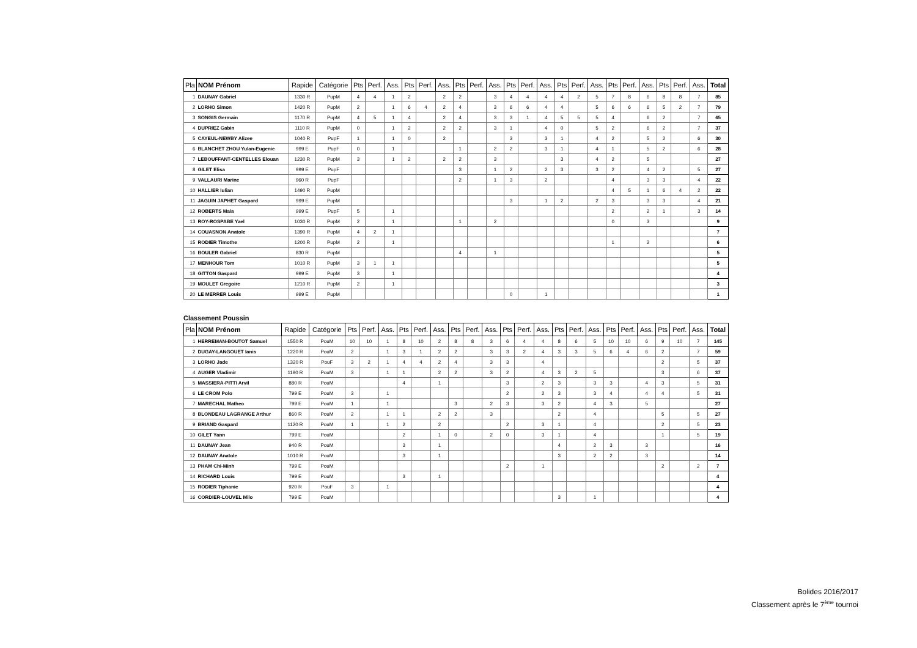| Pla | NOM Prénom | Rapide | Catégorie | Pts | Perf. | Ass. | Pts | Perf. | Ass. | Pts | Perf. | Ass. | Pts | Perf. | Ass. | Pts | Perf. | Ass. | Pts | Perf. | Ass. | Pts | Perf. | Ass. | Total |
| --- | --- | --- | --- | --- | --- | --- | --- | --- | --- | --- | --- | --- | --- | --- | --- | --- | --- | --- | --- | --- | --- | --- | --- | --- | --- |
| 1 | DAUNAY Gabriel | 1330 R | PupM | 4 | 4 | 1 | 2 | | 2 | 2 | | 3 | 4 | 4 | 4 | 4 | 2 | 5 | 7 | 8 | 6 | 8 | 8 | 7 | 85 |
| 2 | LORHO Simon | 1420 R | PupM | 2 | | 1 | 6 | 4 | 2 | 4 | | 3 | 6 | 6 | 4 | 4 | | 5 | 6 | 6 | 6 | 5 | 2 | 7 | 79 |
| 3 | SONGIS Germain | 1170 R | PupM | 4 | 5 | 1 | 4 | | 2 | 4 | | 3 | 3 | 1 | 4 | 5 | 5 | 5 | 4 | | 6 | 2 | | 7 | 65 |
| 4 | DUPRIEZ Gabin | 1110 R | PupM | 0 | | 1 | 2 | | 2 | 2 | | 3 | 1 | | 4 | 0 | | 5 | 2 | | 6 | 2 | | 7 | 37 |
| 5 | CAYEUL-NEWBY Alizee | 1040 R | PupF | 1 | | 1 | 0 | | 2 | | | | 3 | | 3 | 1 | | 4 | 2 | | 5 | 2 | | 6 | 30 |
| 6 | BLANCHET ZHOU Yulan-Eugenie | 999 E | PupF | 0 | | 1 | | | | 1 | | 2 | 2 | | 3 | 1 | | 4 | 1 | | 5 | 2 | | 6 | 28 |
| 7 | LEBOUFFANT-CENTELLES Elouan | 1230 R | PupM | 3 | | 1 | 2 | | 2 | 2 | | 3 | | | | 3 | | 4 | 2 | | 5 | | | | 27 |
| 8 | GILET Elisa | 999 E | PupF | | | | | | | 3 | | 1 | 2 | | 2 | 3 | | 3 | 2 | | 4 | 2 | | 5 | 27 |
| 9 | VALLAURI Marine | 960 R | PupF | | | | | | | 2 | | 1 | 3 | | 2 | | | | 4 | | 3 | 3 | | 4 | 22 |
| 10 | HALLIER Iulian | 1490 R | PupM | | | | | | | | | | | | | | | | 4 | 5 | 1 | 6 | 4 | 2 | 22 |
| 11 | JAGUIN JAPHET Gaspard | 999 E | PupM | | | | | | | | | | 3 | | 1 | 2 | | 2 | 3 | | 3 | 3 | | 4 | 21 |
| 12 | ROBERTS Maia | 999 E | PupF | 5 | | 1 | | | | | | | | | | | | | 2 | | 2 | 1 | | 3 | 14 |
| 13 | ROY-ROSPABE Yael | 1030 R | PupM | 2 | | 1 | | | | 1 | | 2 | | | | | | | 0 | | 3 | | | | 9 |
| 14 | COUASNON Anatole | 1390 R | PupM | 4 | 2 | 1 | | | | | | | | | | | | | | | | | | | 7 |
| 15 | RODIER Timothe | 1200 R | PupM | 2 | | 1 | | | | | | | | | | | | | 1 | | 2 | | | | 6 |
| 16 | BOULER Gabriel | 830 R | PupM | | | | | | | 4 | | 1 | | | | | | | | | | | | | 5 |
| 17 | MENHOUR Tom | 1010 R | PupM | 3 | 1 | 1 | | | | | | | | | | | | | | | | | | | 5 |
| 18 | GITTON Gaspard | 999 E | PupM | 3 | | 1 | | | | | | | | | | | | | | | | | | | 4 |
| 19 | MOULET Gregoire | 1210 R | PupM | 2 | | 1 | | | | | | | | | | | | | | | | | | | 3 |
| 20 | LE MERRER Louis | 999 E | PupM | | | | | | | | | | 0 | | 1 | | | | | | | | | | 1 |
Classement Poussin
| Pla | NOM Prénom | Rapide | Catégorie | Pts | Perf. | Ass. | Pts | Perf. | Ass. | Pts | Perf. | Ass. | Pts | Perf. | Ass. | Pts | Perf. | Ass. | Pts | Perf. | Ass. | Pts | Perf. | Ass. | Total |
| --- | --- | --- | --- | --- | --- | --- | --- | --- | --- | --- | --- | --- | --- | --- | --- | --- | --- | --- | --- | --- | --- | --- | --- | --- | --- |
| 1 | HERREMAN-BOUTOT Samuel | 1550 R | PouM | 10 | 10 | 1 | 8 | 10 | 2 | 8 | 8 | 3 | 6 | 4 | 4 | 8 | 6 | 5 | 10 | 10 | 6 | 9 | 10 | 7 | 145 |
| 2 | DUGAY-LANGOUET Ianis | 1220 R | PouM | 2 | | 1 | 3 | 1 | 2 | 2 | | 3 | 3 | 2 | 4 | 3 | 3 | 5 | 6 | 4 | 6 | 2 | | 7 | 59 |
| 3 | LORHO Jade | 1320 R | PouF | 3 | 2 | 1 | 4 | 4 | 2 | 4 | | 3 | 3 | | 4 | | | | | | | 2 | | 5 | 37 |
| 4 | AUGER Vladimir | 1190 R | PouM | 3 | | 1 | 1 | | 2 | 2 | | 3 | 2 | | 4 | 3 | 2 | 5 | | | | 3 | | 6 | 37 |
| 5 | MASSIERA-PITTI Arvil | 880 R | PouM | | | | 4 | | 1 | | | | 3 | | 2 | 3 | | 3 | 3 | | 4 | 3 | | 5 | 31 |
| 6 | LE CROM Polo | 799 E | PouM | 3 | | 1 | | | | | | | 2 | | 2 | 3 | | 3 | 4 | | 4 | 4 | | 5 | 31 |
| 7 | MARECHAL Matheo | 799 E | PouM | 1 | | 1 | | | | 3 | | 2 | 3 | | 3 | 2 | | 4 | 3 | | 5 | | | | 27 |
| 8 | BLONDEAU LAGRANGE Arthur | 860 R | PouM | 2 | | 1 | 1 | | 2 | 2 | | 3 | | | | 2 | | 4 | | | | 5 | | 5 | 27 |
| 9 | BRIAND Gaspard | 1120 R | PouM | 1 | | 1 | 2 | | 2 | | | | 2 | | 3 | 1 | | 4 | | | | 2 | | 5 | 23 |
| 10 | GILET Yann | 799 E | PouM | | | | 2 | | 1 | 0 | | 2 | 0 | | 3 | 1 | | 4 | | | | 1 | | 5 | 19 |
| 11 | DAUNAY Jean | 940 R | PouM | | | | 3 | | 1 | | | | | | | 4 | | 2 | 3 | | 3 | | | | 16 |
| 12 | DAUNAY Anatole | 1010 R | PouM | | | | 3 | | 1 | | | | | | | 3 | | 2 | 2 | | 3 | | | | 14 |
| 13 | PHAM Chi-Minh | 799 E | PouM | | | | | | | | | | 2 | | 1 | | | | | | | 2 | | 2 | 7 |
| 14 | RICHARD Louis | 799 E | PouM | | | | 3 | | 1 | | | | | | | | | | | | | | | | 4 |
| 15 | RODIER Tiphanie | 920 R | PouF | 3 | | 1 | | | | | | | | | | | | | | | | | | | 4 |
| 16 | CORDIER-LOUVEL Milo | 799 E | PouM | | | | | | | | | | | | | 3 | | 1 | | | | | | | 4 |
Bolides 2016/2017
Classement après le 7<sup>ème</sup> tournoi